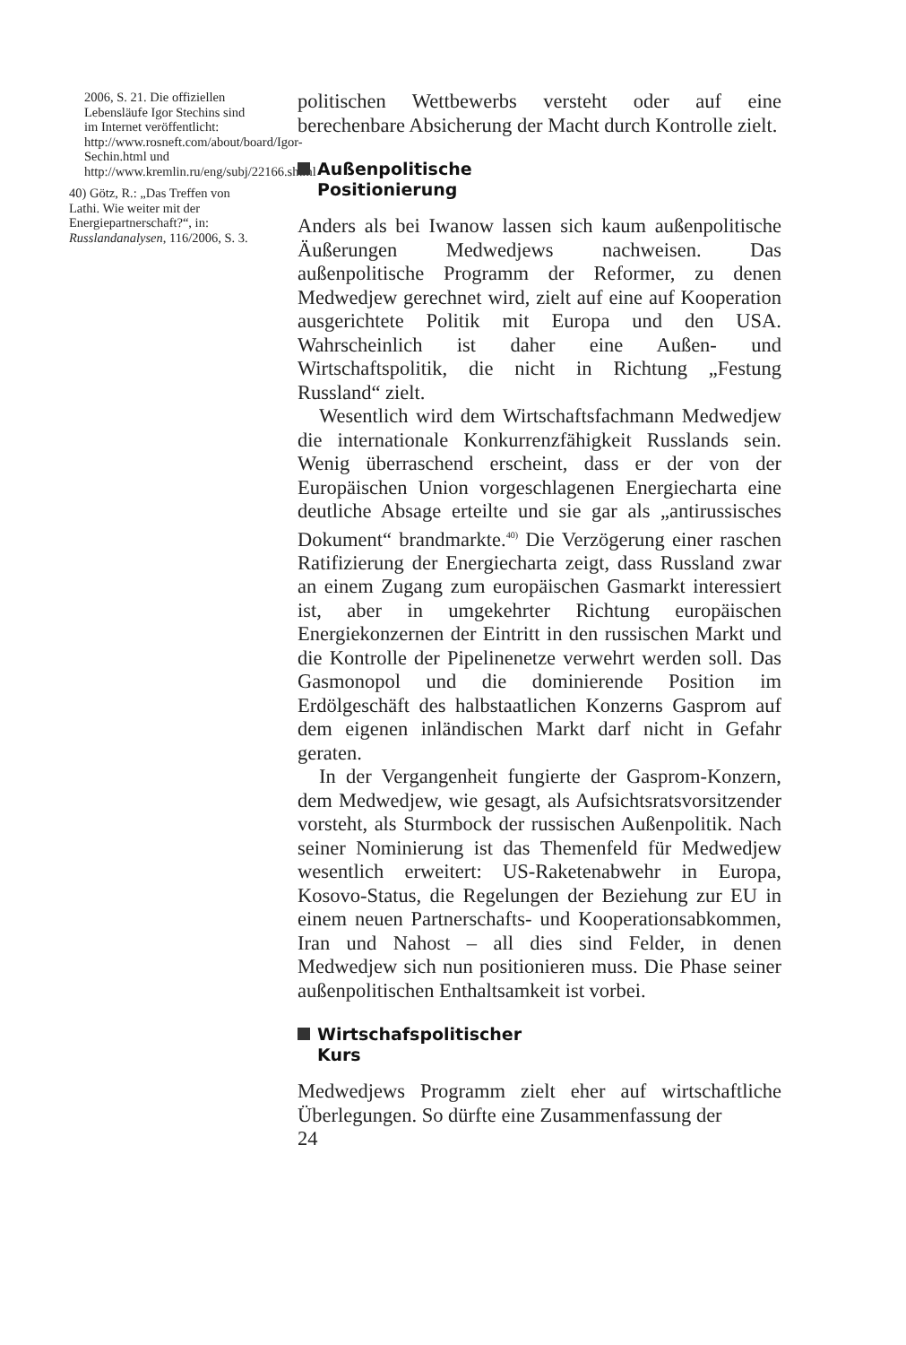2006, S. 21. Die offiziellen Lebensläufe Igor Stechins sind im Internet veröffentlicht: http://www.rosneft.com/about/board/Igor-Sechin.html und http://www.kremlin.ru/eng/subj/22166.shtml
40) Götz, R.: „Das Treffen von Lathi. Wie weiter mit der Energiepartnerschaft?“, in: Russlandanalysen, 116/2006, S. 3.
politischen Wettbewerbs versteht oder auf eine berechenbare Absicherung der Macht durch Kontrolle zielt.
Außenpolitische
Positionierung
Anders als bei Iwanow lassen sich kaum außenpolitische Äußerungen Medwedjews nachweisen. Das außenpolitische Programm der Reformer, zu denen Medwedjew gerechnet wird, zielt auf eine auf Kooperation ausgerichtete Politik mit Europa und den USA. Wahrscheinlich ist daher eine Außen- und Wirtschaftspolitik, die nicht in Richtung „Festung Russland“ zielt.
Wesentlich wird dem Wirtschaftsfachmann Medwedjew die internationale Konkurrenzfähigkeit Russlands sein. Wenig überraschend erscheint, dass er der von der Europäischen Union vorgeschlagenen Energiecharta eine deutliche Absage erteilte und sie gar als „antirussisches Dokument“ brandmarkte.<sup>40)</sup> Die Verzögerung einer raschen Ratifizierung der Energiecharta zeigt, dass Russland zwar an einem Zugang zum europäischen Gasmarkt interessiert ist, aber in umgekehrter Richtung europäischen Energiekonzernen der Eintritt in den russischen Markt und die Kontrolle der Pipelinenetze verwehrt werden soll. Das Gasmonopol und die dominierende Position im Erdölgeschäft des halbstaatlichen Konzerns Gasprom auf dem eigenen inländischen Markt darf nicht in Gefahr geraten.
In der Vergangenheit fungierte der Gasprom-Konzern, dem Medwedjew, wie gesagt, als Aufsichtsratsvorsitzender vorsteht, als Sturmbock der russischen Außenpolitik. Nach seiner Nominierung ist das Themenfeld für Medwedjew wesentlich erweitert: US-Raketenabwehr in Europa, Kosovo-Status, die Regelungen der Beziehung zur EU in einem neuen Partnerschafts- und Kooperationsabkommen, Iran und Nahost – all dies sind Felder, in denen Medwedjew sich nun positionieren muss. Die Phase seiner außenpolitischen Enthaltsamkeit ist vorbei.
Wirtschafspolitischer
Kurs
Medwedjews Programm zielt eher auf wirtschaftliche Überlegungen. So dürfte eine Zusammenfassung der
24